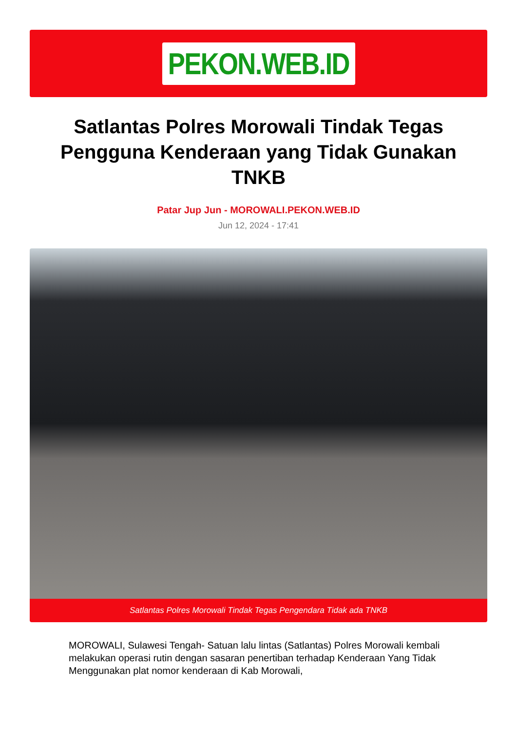PEKON.WEB.ID
Satlantas Polres Morowali Tindak Tegas Pengguna Kenderaan yang Tidak Gunakan TNKB
Patar Jup Jun - MOROWALI.PEKON.WEB.ID
Jun 12, 2024 - 17:41
Satlantas Polres Morowali Tindak Tegas Pengendara Tidak ada TNKB
MOROWALI, Sulawesi Tengah- Satuan lalu lintas (Satlantas) Polres Morowali kembali melakukan operasi rutin dengan sasaran penertiban terhadap Kenderaan Yang Tidak Menggunakan plat nomor kenderaan di Kab Morowali,